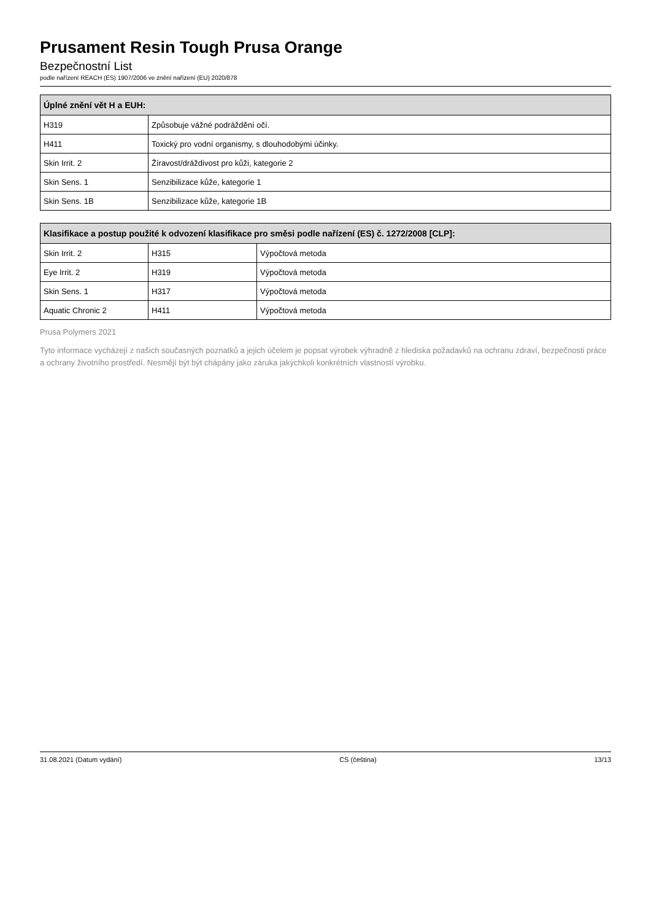Prusament Resin Tough Prusa Orange
Bezpečnostní List
podle nařízení REACH (ES) 1907/2006 ve znění nařízení (EU) 2020/878
| Úplné znění vět H a EUH: | |
| --- | --- |
| H319 | Způsobuje vážné podráždění očí. |
| H411 | Toxický pro vodní organismy, s dlouhodobými účinky. |
| Skin Irrit. 2 | Žíravost/dráždivost pro kůži, kategorie 2 |
| Skin Sens. 1 | Senzibilizace kůže, kategorie 1 |
| Skin Sens. 1B | Senzibilizace kůže, kategorie 1B |
| Klasifikace a postup použité k odvození klasifikace pro směsi podle nařízení (ES) č. 1272/2008 [CLP]: | | |
| --- | --- | --- |
| Skin Irrit. 2 | H315 | Výpočtová metoda |
| Eye Irrit. 2 | H319 | Výpočtová metoda |
| Skin Sens. 1 | H317 | Výpočtová metoda |
| Aquatic Chronic 2 | H411 | Výpočtová metoda |
Prusa Polymers 2021
Tyto informace vycházejí z našich současných poznatků a jejich účelem je popsat výrobek výhradně z hlediska požadavků na ochranu zdraví, bezpečnosti práce a ochrany životního prostředí. Nesmějí být být chápány jako záruka jakýchkoli konkrétních vlastností výrobku.
31.08.2021 (Datum vydání) CS (čeština) 13/13